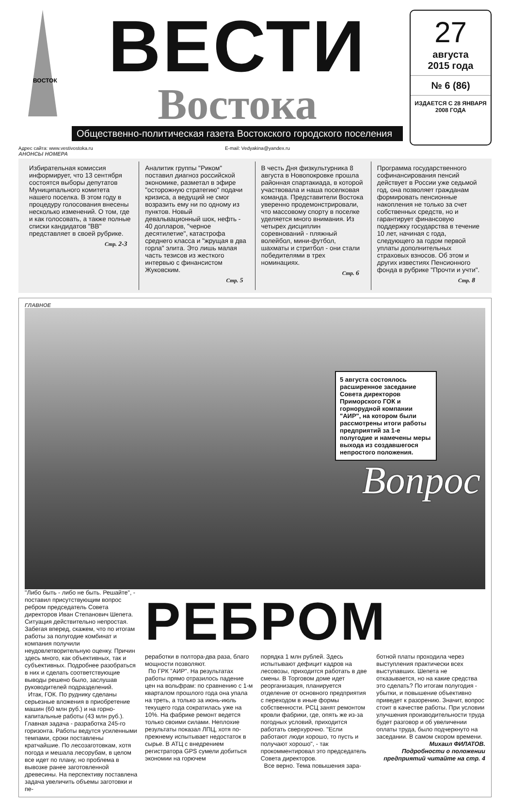ВОСТОК
ВЕСТИ
Востока
Общественно-политическая газета Востокского городского поселения
27
августа
2015 года
№ 6 (86)
ИЗДАЕТСЯ С 28 ЯНВАРЯ 2008 ГОДА
Адрес сайта: www.vestivostoka.ru E-mail: Vedyakina@yandex.ru
АНОНСЫ НОМЕРА
Избирательная комиссия информирует, что 13 сентября состоятся выборы депутатов Муниципального комитета нашего поселка. В этом году в процедуру голосования внесены несколько изменений. О том, где и как голосовать, а также полные списки кандидатов "ВВ" представляет в своей рубрике.
Стр. 2-3
Аналитик группы "Риком" поставил диагноз российской экономике, разметал в эфире "осторожную стратегию" подачи кризиса, а ведущий не смог возразить ему ни по одному из пунктов. Новый девальвационный шок, нефть - 40 долларов, "черное десятилетие", катастрофа среднего класса и "жрущая в два горла" элита. Это лишь малая часть тезисов из жесткого интервью с финансистом Жуковским.
Стр. 5
В честь Дня физкультурника 8 августа в Новопокровке прошла районная спартакиада, в которой участвовала и наша поселковая команда. Представители Востока уверенно продемонстрировали, что массовому спорту в поселке уделяется много внимания. Из четырех дисциплин соревнований - пляжный волейбол, мини-футбол, шахматы и стритбол - они стали победителями в трех номинациях.
Стр. 6
Программа государственного софинансирования пенсий действует в России уже седьмой год, она позволяет гражданам формировать пенсионные накопления не только за счет собственных средств, но и гарантирует финансовую поддержку государства в течение 10 лет, начиная с года, следующего за годом первой уплаты дополнительных страховых взносов. Об этом и других известиях Пенсионного фонда в рубрике "Прочти и учти".
Стр. 8
ГЛАВНОЕ
5 августа состоялось расширенное заседание Совета директоров Приморского ГОК и горнорудной компании "АИР", на котором были рассмотрены итоги работы предприятий за 1-е полугодие и намечены меры выхода из создавшегося непростого положения.
Вопрос
"Либо быть - либо не быть. Решайте", - поставил присутствующим вопрос ребром председатель Совета директоров Иван Степанович Шепета. Ситуация действительно непростая. Забегая вперед, скажем, что по итогам работы за полугодие комбинат и компания получили неудовлетворительную оценку. Причин здесь много, как объективных, так и субъективных. Подробнее разобраться в них и сделать соответствующие выводы решено было, заслушав руководителей подразделений.
Итак, ГОК. По руднику сделаны серьезные вложения в приобретение машин (60 млн руб.) и на горно-капитальные работы (43 млн руб.). Главная задача - разработка 245-го горизонта. Работы ведутся усиленными темпами, сроки поставлены кратчайшие. По лесозаготовкам, хотя погода и мешала лесорубам, в целом все идет по плану, но проблема в вывозке ранее заготовленной древесины. На перспективу поставлена задача увеличить объемы заготовки и пе-
РЕБРОМ
реработки в полтора-два раза, благо мощности позволяют.
По ГРК "АИР". На результатах работы прямо отразилось падение цен на вольфрам: по сравнению с 1-м кварталом прошлого года она упала на треть, а только за июнь-июль текущего года сократилась уже на 10%. На фабрике ремонт ведется только своими силами. Неплохие результаты показал ЛПЦ, хотя по-прежнему испытывает недостаток в сырье. В АТЦ с внедрением регистратора GPS сумели добиться экономии на горючем
порядка 1 млн рублей. Здесь испытывают дефицит кадров на лесовозы, приходится работать в две смены. В Торговом доме идет реорганизация, планируется отделение от основного предприятия с переходом в иные формы собственности. РСЦ занят ремонтом кровли фабрики, где, опять же из-за погодных условий, приходится работать сверхурочно. "Если работают люди хорошо, то пусть и получают хорошо", - так прокомментировал это председатель Совета директоров.
Все верно. Тема повышения зара-
ботной платы проходила через выступления практически всех выступавших. Шепета не отказывается, но на какие средства это сделать? По итогам полугодия - убытки, и повышение объективно приведет к разорению. Значит, вопрос стоит в качестве работы. При условии улучшения производительности труда будет разговор и об увеличении оплаты труда, было подчеркнуто на заседании. В самом скором времени.
Михаил ФИЛАТОВ.
Подробности о положении предприятий читайте на стр. 4